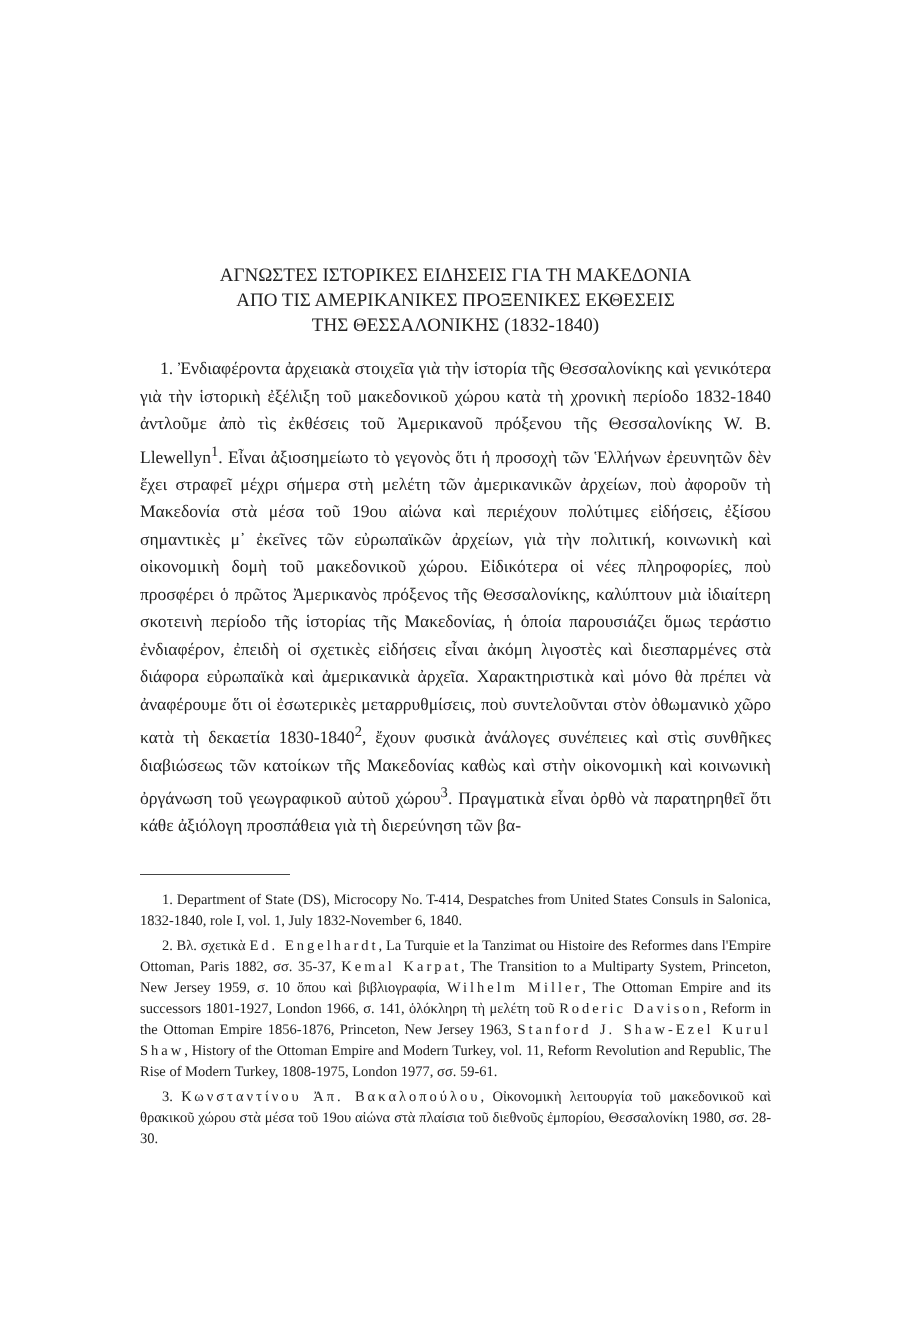ΑΓΝΩΣΤΕΣ ΙΣΤΟΡΙΚΕΣ ΕΙΔΗΣΕΙΣ ΓΙΑ ΤΗ ΜΑΚΕΔΟΝΙΑ
ΑΠΟ ΤΙΣ ΑΜΕΡΙΚΑΝΙΚΕΣ ΠΡΟΞΕΝΙΚΕΣ ΕΚΘΕΣΕΙΣ
ΤΗΣ ΘΕΣΣΑΛΟΝΙΚΗΣ (1832-1840)
1. Ἐνδιαφέροντα ἀρχειακὰ στοιχεῖα γιὰ τὴν ἱστορία τῆς Θεσσαλονίκης καὶ γενικότερα γιὰ τὴν ἱστορικὴ ἐξέλιξη τοῦ μακεδονικοῦ χώρου κατὰ τὴ χρονικὴ περίοδο 1832-1840 ἀντλοῦμε ἀπὸ τὶς ἐκθέσεις τοῦ Ἀμερικανοῦ πρόξενου τῆς Θεσσαλονίκης W. B. Llewellyn<sup>1</sup>. Εἶναι ἀξιοσημείωτο τὸ γεγονὸς ὅτι ἡ προσοχὴ τῶν Ἑλλήνων ἐρευνητῶν δὲν ἔχει στραφεῖ μέχρι σήμερα στὴ μελέτη τῶν ἀμερικανικῶν ἀρχείων, ποὺ ἀφοροῦν τὴ Μακεδονία στὰ μέσα τοῦ 19ου αἰώνα καὶ περιέχουν πολύτιμες εἰδήσεις, ἐξίσου σημαντικὲς μ᾿ ἐκεῖνες τῶν εὐρωπαϊκῶν ἀρχείων, γιὰ τὴν πολιτική, κοινωνικὴ καὶ οἰκονομικὴ δομὴ τοῦ μακεδονικοῦ χώρου. Εἰδικότερα οἱ νέες πληροφορίες, ποὺ προσφέρει ὁ πρῶτος Ἀμερικανὸς πρόξενος τῆς Θεσσαλονίκης, καλύπτουν μιὰ ἰδιαίτερη σκοτεινὴ περίοδο τῆς ἱστορίας τῆς Μακεδονίας, ἡ ὁποία παρουσιάζει ὅμως τεράστιο ἐνδιαφέρον, ἐπειδὴ οἱ σχετικὲς εἰδήσεις εἶναι ἀκόμη λιγοστὲς καὶ διεσπαρμένες στὰ διάφορα εὐρωπαϊκὰ καὶ ἀμερικανικὰ ἀρχεῖα. Χαρακτηριστικὰ καὶ μόνο θὰ πρέπει νὰ ἀναφέρουμε ὅτι οἱ ἐσωτερικὲς μεταρρυθμίσεις, ποὺ συντελοῦνται στὸν ὀθωμανικὸ χῶρο κατὰ τὴ δεκαετία 1830-1840<sup>2</sup>, ἔχουν φυσικὰ ἀνάλογες συνέπειες καὶ στὶς συνθῆκες διαβιώσεως τῶν κατοίκων τῆς Μακεδονίας καθὼς καὶ στὴν οἰκονομικὴ καὶ κοινωνικὴ ὀργάνωση τοῦ γεωγραφικοῦ αὐτοῦ χώρου<sup>3</sup>. Πραγματικὰ εἶναι ὀρθὸ νὰ παρατηρηθεῖ ὅτι κάθε ἀξιόλογη προσπάθεια γιὰ τὴ διερεύνηση τῶν βα-
1. Department of State (DS), Microcopy No. T-414, Despatches from United States Consuls in Salonica, 1832-1840, role I, vol. 1, July 1832-November 6, 1840.
2. Βλ. σχετικὰ Ed. Engelhardt, La Turquie et la Tanzimat ou Histoire des Reformes dans l'Empire Ottoman, Paris 1882, σσ. 35-37, Kemal Karpat, The Transition to a Multiparty System, Princeton, New Jersey 1959, σ. 10 ὅπου καὶ βιβλιογραφία, Wilhelm Miller, The Ottoman Empire and its successors 1801-1927, London 1966, σ. 141, ὁλόκληρη τὴ μελέτη τοῦ Roderic Davison, Reform in the Ottoman Empire 1856-1876, Princeton, New Jersey 1963, Stanford J. Shaw-Ezel Kurul Shaw, History of the Ottoman Empire and Modern Turkey, vol. 11, Reform Revolution and Republic, The Rise of Modern Turkey, 1808-1975, London 1977, σσ. 59-61.
3. Κωνσταντίνου Ἀπ. Βακαλοπούλου, Οἰκονομικὴ λειτουργία τοῦ μακεδονικοῦ καὶ θρακικοῦ χώρου στὰ μέσα τοῦ 19ου αἰώνα στὰ πλαίσια τοῦ διεθνοῦς ἐμπορίου, Θεσσαλονίκη 1980, σσ. 28-30.